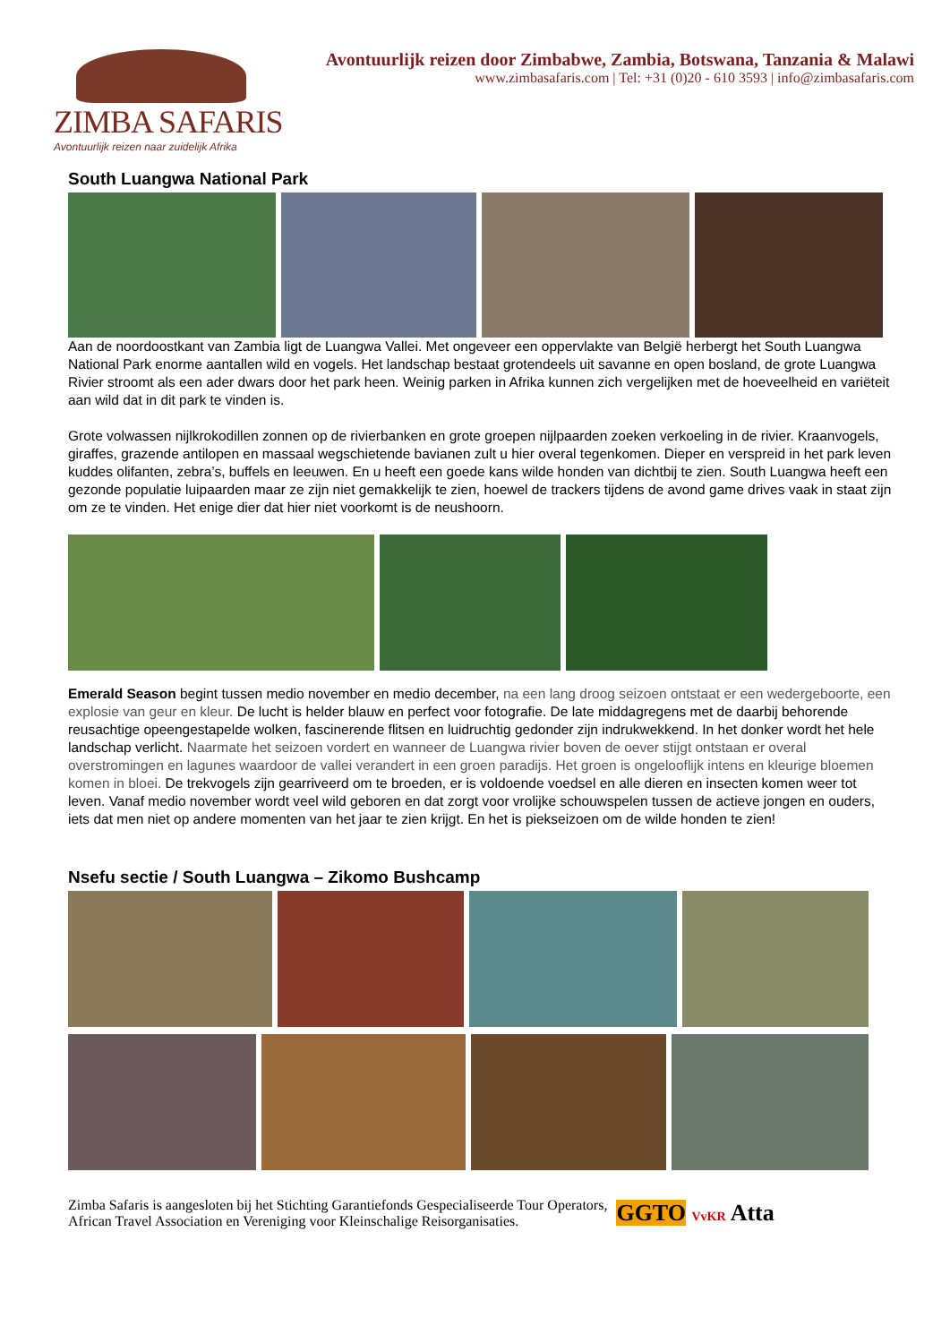ZIMBA SAFARIS
Avontuurlijk reizen naar zuidelijk Afrika
Avontuurlijk reizen door Zimbabwe, Zambia, Botswana, Tanzania & Malawi
www.zimbasafaris.com | Tel: +31 (0)20 - 610 3593 | info@zimbasafaris.com
South Luangwa National Park
Aan de noordoostkant van Zambia ligt de Luangwa Vallei. Met ongeveer een oppervlakte van België herbergt het South Luangwa National Park enorme aantallen wild en vogels. Het landschap bestaat grotendeels uit savanne en open bosland, de grote Luangwa Rivier stroomt als een ader dwars door het park heen. Weinig parken in Afrika kunnen zich vergelijken met de hoeveelheid en variëteit aan wild dat in dit park te vinden is.
Grote volwassen nijlkrokodillen zonnen op de rivierbanken en grote groepen nijlpaarden zoeken verkoeling in de rivier. Kraanvogels, giraffes, grazende antilopen en massaal wegschietende bavianen zult u hier overal tegenkomen. Dieper en verspreid in het park leven kuddes olifanten, zebra’s, buffels en leeuwen. En u heeft een goede kans wilde honden van dichtbij te zien. South Luangwa heeft een gezonde populatie luipaarden maar ze zijn niet gemakkelijk te zien, hoewel de trackers tijdens de avond game drives vaak in staat zijn om ze te vinden. Het enige dier dat hier niet voorkomt is de neushoorn.
Emerald Season begint tussen medio november en medio december, na een lang droog seizoen ontstaat er een wedergeboorte, een explosie van geur en kleur. De lucht is helder blauw en perfect voor fotografie. De late middagregens met de daarbij behorende reusachtige opeengestapelde wolken, fascinerende flitsen en luidruchtig gedonder zijn indrukwekkend. In het donker wordt het hele landschap verlicht. Naarmate het seizoen vordert en wanneer de Luangwa rivier boven de oever stijgt ontstaan er overal overstromingen en lagunes waardoor de vallei verandert in een groen paradijs. Het groen is ongelooflijk intens en kleurige bloemen komen in bloei. De trekvogels zijn gearriveerd om te broeden, er is voldoende voedsel en alle dieren en insecten komen weer tot leven. Vanaf medio november wordt veel wild geboren en dat zorgt voor vrolijke schouwspelen tussen de actieve jongen en ouders, iets dat men niet op andere momenten van het jaar te zien krijgt. En het is piekseizoen om de wilde honden te zien!
Nsefu sectie / South Luangwa – Zikomo Bushcamp
Zimba Safaris is aangesloten bij het Stichting Garantiefonds Gespecialiseerde Tour Operators,
African Travel Association en Vereniging voor Kleinschalige Reisorganisaties.
GGTO VvKR Atta